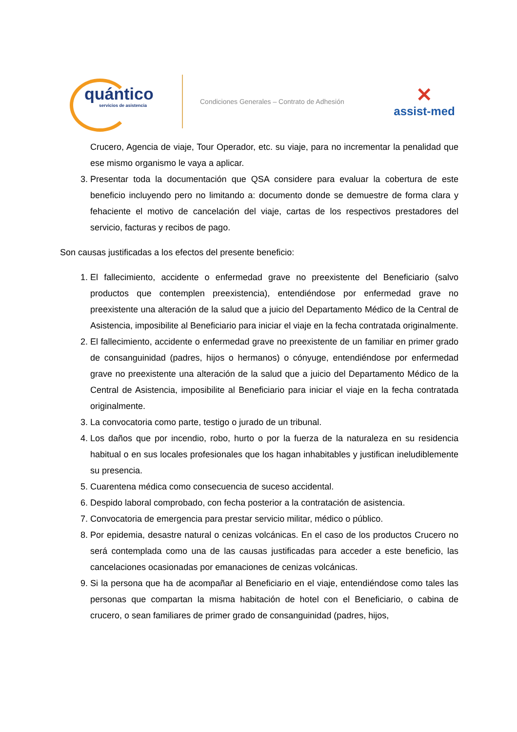quántico
servicios de asistencia
Condiciones Generales – Contrato de Adhesión
✕
assist-med
Crucero, Agencia de viaje, Tour Operador, etc. su viaje, para no incrementar la penalidad que ese mismo organismo le vaya a aplicar.
3. Presentar toda la documentación que QSA considere para evaluar la cobertura de este beneficio incluyendo pero no limitando a: documento donde se demuestre de forma clara y fehaciente el motivo de cancelación del viaje, cartas de los respectivos prestadores del servicio, facturas y recibos de pago.
Son causas justificadas a los efectos del presente beneficio:
1. El fallecimiento, accidente o enfermedad grave no preexistente del Beneficiario (salvo productos que contemplen preexistencia), entendiéndose por enfermedad grave no preexistente una alteración de la salud que a juicio del Departamento Médico de la Central de Asistencia, imposibilite al Beneficiario para iniciar el viaje en la fecha contratada originalmente.
2. El fallecimiento, accidente o enfermedad grave no preexistente de un familiar en primer grado de consanguinidad (padres, hijos o hermanos) o cónyuge, entendiéndose por enfermedad grave no preexistente una alteración de la salud que a juicio del Departamento Médico de la Central de Asistencia, imposibilite al Beneficiario para iniciar el viaje en la fecha contratada originalmente.
3. La convocatoria como parte, testigo o jurado de un tribunal.
4. Los daños que por incendio, robo, hurto o por la fuerza de la naturaleza en su residencia habitual o en sus locales profesionales que los hagan inhabitables y justifican ineludiblemente su presencia.
5. Cuarentena médica como consecuencia de suceso accidental.
6. Despido laboral comprobado, con fecha posterior a la contratación de asistencia.
7. Convocatoria de emergencia para prestar servicio militar, médico o público.
8. Por epidemia, desastre natural o cenizas volcánicas. En el caso de los productos Crucero no será contemplada como una de las causas justificadas para acceder a este beneficio, las cancelaciones ocasionadas por emanaciones de cenizas volcánicas.
9. Si la persona que ha de acompañar al Beneficiario en el viaje, entendiéndose como tales las personas que compartan la misma habitación de hotel con el Beneficiario, o cabina de crucero, o sean familiares de primer grado de consanguinidad (padres, hijos,